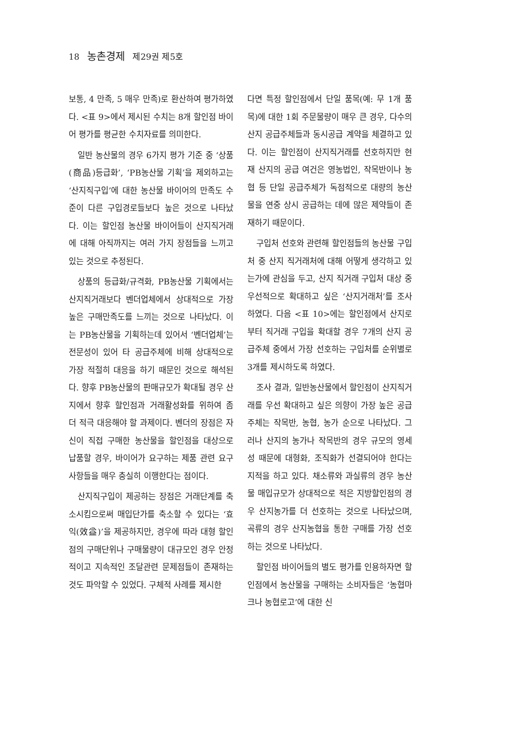18 농촌경제 제29권 제5호
보통, 4 만족, 5 매우 만족)로 환산하여 평가하였다. <표 9>에서 제시된 수치는 8개 할인점 바이어 평가를 평균한 수치자료를 의미한다.
일반 농산물의 경우 6가지 평가 기준 중 ‘상품(商品)등급화’, ‘PB농산물 기획’을 제외하고는 ‘산지직구입’에 대한 농산물 바이어의 만족도 수준이 다른 구입경로들보다 높은 것으로 나타났다. 이는 할인점 농산물 바이어들이 산지직거래에 대해 아직까지는 여러 가지 장점들을 느끼고 있는 것으로 추정된다.
상품의 등급화/규격화, PB농산물 기획에서는 산지직거래보다 벤더업체에서 상대적으로 가장 높은 구매만족도를 느끼는 것으로 나타났다. 이는 PB농산물을 기획하는데 있어서 ‘벤더업체’는 전문성이 있어 타 공급주체에 비해 상대적으로 가장 적절히 대응을 하기 때문인 것으로 해석된다. 향후 PB농산물의 판매규모가 확대될 경우 산지에서 향후 할인점과 거래활성화를 위하여 좀 더 적극 대응해야 할 과제이다. 벤더의 장점은 자신이 직접 구매한 농산물을 할인점을 대상으로 납품할 경우, 바이어가 요구하는 제품 관련 요구사항들을 매우 충실히 이행한다는 점이다.
산지직구입이 제공하는 장점은 거래단계를 축소시킴으로써 매입단가를 축소할 수 있다는 ‘효익(效益)’을 제공하지만, 경우에 따라 대형 할인점의 구매단위나 구매물량이 대규모인 경우 안정적이고 지속적인 조달관련 문제점들이 존재하는 것도 파악할 수 있었다. 구체적 사례를 제시한
다면 특정 할인점에서 단일 품목(예: 무 1개 품목)에 대한 1회 주문물량이 매우 큰 경우, 다수의 산지 공급주체들과 동시공급 계약을 체결하고 있다. 이는 할인점이 산지직거래를 선호하지만 현재 산지의 공급 여건은 영농법인, 작목반이나 농협 등 단일 공급주체가 독점적으로 대량의 농산물을 연중 상시 공급하는 데에 많은 제약들이 존재하기 때문이다.
구입처 선호와 관련해 할인점들의 농산물 구입처 중 산지 직거래처에 대해 어떻게 생각하고 있는가에 관심을 두고, 산지 직거래 구입처 대상 중 우선적으로 확대하고 싶은 ‘산지거래처’를 조사하였다. 다음 <표 10>에는 할인점에서 산지로부터 직거래 구입을 확대할 경우 7개의 산지 공급주체 중에서 가장 선호하는 구입처를 순위별로 3개를 제시하도록 하였다.
조사 결과, 일반농산물에서 할인점이 산지직거래를 우선 확대하고 싶은 의향이 가장 높은 공급주체는 작목반, 농협, 농가 순으로 나타났다. 그러나 산지의 농가나 작목반의 경우 규모의 영세성 때문에 대형화, 조직화가 선결되어야 한다는 지적을 하고 있다. 채소류와 과실류의 경우 농산물 매입규모가 상대적으로 적은 지방할인점의 경우 산지농가를 더 선호하는 것으로 나타났으며, 곡류의 경우 산지농협을 통한 구매를 가장 선호하는 것으로 나타났다.
할인점 바이어들의 별도 평가를 인용하자면 할인점에서 농산물을 구매하는 소비자들은 ‘농협마크나 농협로고’에 대한 신